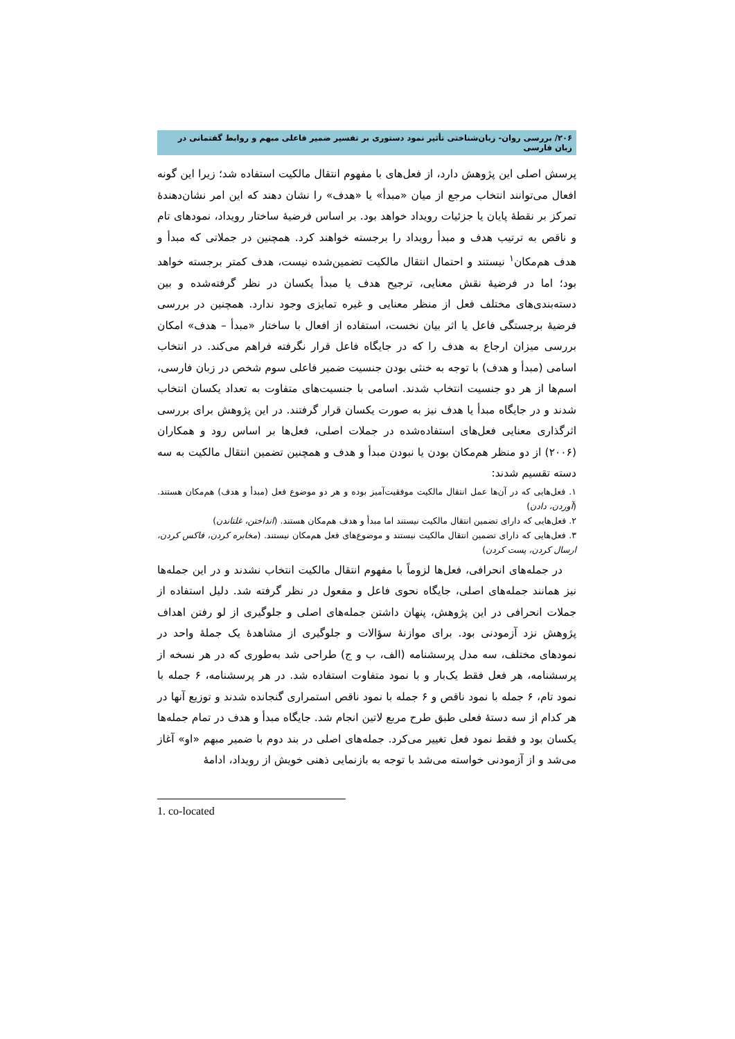۲۰۶/ بررسی روان- زبان‌شناختی تأثیر نمود دستوری بر تفسیر ضمیر فاعلی مبهم و روابط گفتمانی در زبان فارسی
پرسش اصلی این پژوهش دارد، از فعل‌های با مفهوم انتقال مالکیت استفاده شد؛ زیرا این گونه افعال می‌توانند انتخاب مرجع از میان «مبدأ» یا «هدف» را نشان دهند که این امر نشان‌دهندۀ تمرکز بر نقطۀ پایان یا جزئیات رویداد خواهد بود. بر اساس فرضیۀ ساختار رویداد، نمودهای تام و ناقص به ترتیب هدف و مبدأ رویداد را برجسته خواهند کرد. همچنین در جملاتی که مبدأ و هدف هم‌مکان<sup>۱</sup> نیستند و احتمال انتقال مالکیت تضمین‌شده نیست، هدف کمتر برجسته خواهد بود؛ اما در فرضیۀ نقش معنایی، ترجیح هدف یا مبدأ یکسان در نظر گرفته‌شده و بین دسته‌بندی‌های مختلف فعل از منظر معنایی و غیره تمایزی وجود ندارد. همچنین در بررسی فرضیۀ برجستگی فاعل یا اثر بیان نخست، استفاده از افعال با ساختار «مبدأ – هدف» امکان بررسی میزان ارجاع به هدف را که در جایگاه فاعل قرار نگرفته فراهم می‌کند. در انتخاب اسامی (مبدأ و هدف) با توجه به خنثی بودن جنسیت ضمیر فاعلی سوم شخص در زبان فارسی، اسم‌ها از هر دو جنسیت انتخاب شدند. اسامی با جنسیت‌های متفاوت به تعداد یکسان انتخاب شدند و در جایگاه مبدأ یا هدف نیز به صورت یکسان قرار گرفتند. در این پژوهش برای بررسی اثرگذاری معنایی فعل‌های استفاده‌شده در جملات اصلی، فعل‌ها بر اساس رود و همکاران (۲۰۰۶) از دو منظر هم‌مکان بودن یا نبودن مبدأ و هدف و همچنین تضمین انتقال مالکیت به سه دسته تقسیم شدند:
۱. فعل‌هایی که در آن‌ها عمل انتقال مالکیت موفقیت‌آمیز بوده و هر دو موضوع فعل (مبدأ و هدف) هم‌مکان هستند. (آوردن، دادن)
۲. فعل‌هایی که دارای تضمین انتقال مالکیت نیستند اما مبدأ و هدف هم‌مکان هستند. (انداختن، غلتاندن)
۳. فعل‌هایی که دارای تضمین انتقال مالکیت نیستند و موضوع‌های فعل هم‌مکان نیستند. (مخابره کردن، فاکس کردن، ارسال کردن، پست کردن)
در جمله‌های انحرافی، فعل‌ها لزوماً با مفهوم انتقال مالکیت انتخاب نشدند و در این جمله‌ها نیز همانند جمله‌های اصلی، جایگاه نحوی فاعل و مفعول در نظر گرفته شد. دلیل استفاده از جملات انحرافی در این پژوهش، پنهان داشتن جمله‌های اصلی و جلوگیری از لو رفتن اهداف پژوهش نزد آزمودنی بود. برای موازنۀ سؤالات و جلوگیری از مشاهدۀ یک جملۀ واحد در نمودهای مختلف، سه مدل پرسشنامه (الف، ب و ج) طراحی شد به‌طوری که در هر نسخه از پرسشنامه، هر فعل فقط یک‌بار و با نمود متفاوت استفاده شد. در هر پرسشنامه، ۶ جمله با نمود تام، ۶ جمله با نمود ناقص و ۶ جمله با نمود ناقص استمراری گنجانده شدند و توزیع آنها در هر کدام از سه دستۀ فعلی طبق طرح مربع لاتین انجام شد. جایگاه مبدأ و هدف در تمام جمله‌ها یکسان بود و فقط نمود فعل تغییر می‌کرد. جمله‌های اصلی در بند دوم با ضمیر مبهم «او» آغاز می‌شد و از آزمودنی خواسته می‌شد با توجه به بازنمایی ذهنی خویش از رویداد، ادامۀ
1. co-located